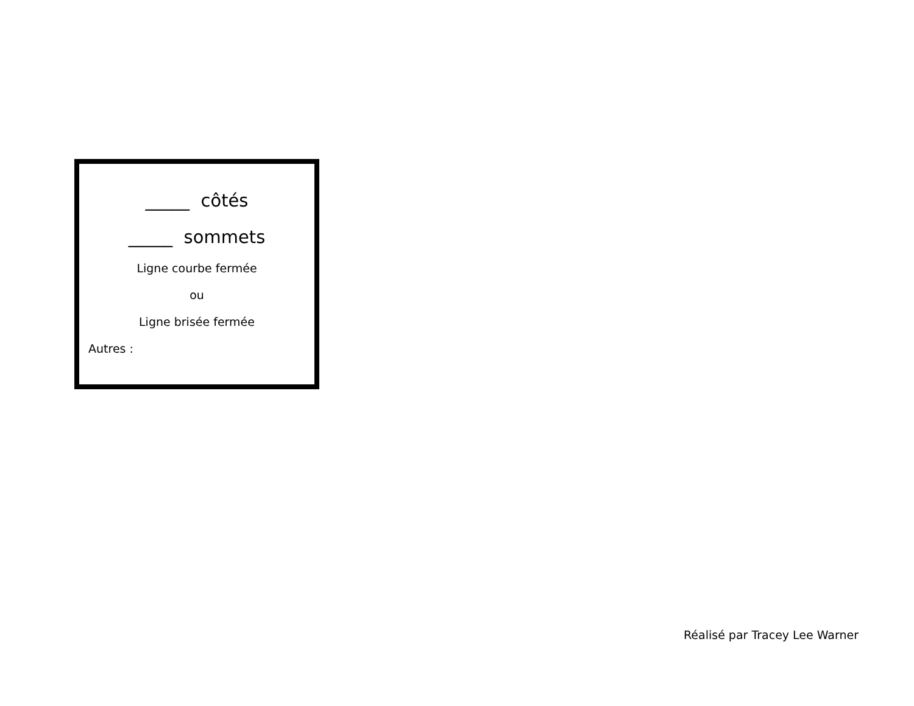_____ côtés
_____ sommets
Ligne courbe fermée
ou
Ligne brisée fermée
Autres :
Réalisé par Tracey Lee Warner